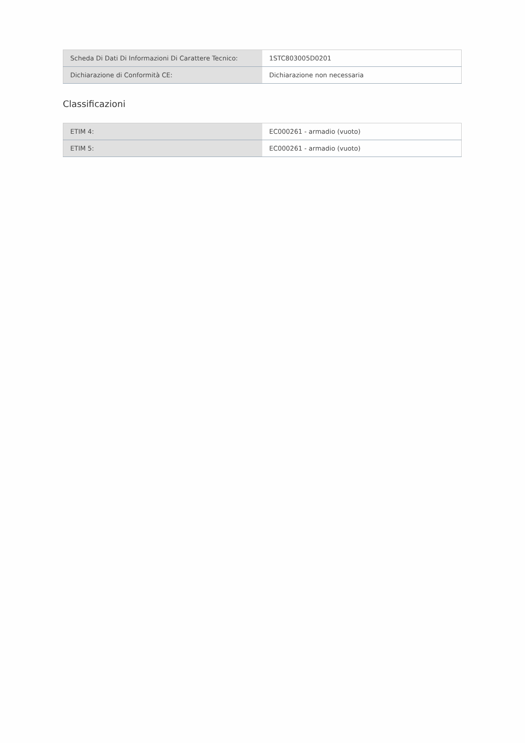| Scheda Di Dati Di Informazioni Di Carattere Tecnico: | 1STC803005D0201 |
| Dichiarazione di Conformità CE: | Dichiarazione non necessaria |
Classificazioni
| ETIM 4: | EC000261 - armadio (vuoto) |
| ETIM 5: | EC000261 - armadio (vuoto) |